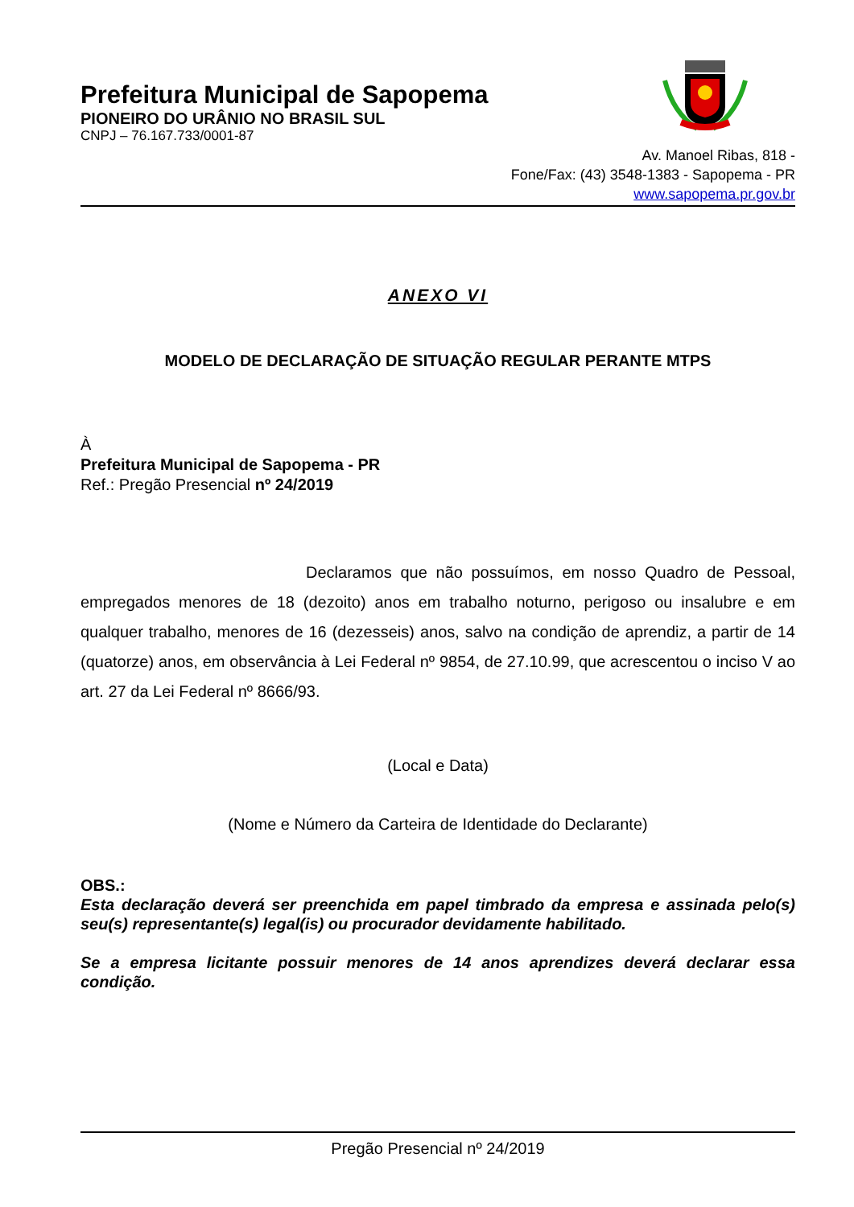Prefeitura Municipal de Sapopema
PIONEIRO DO URÂNIO NO BRASIL SUL
CNPJ – 76.167.733/0001-87
Av. Manoel Ribas, 818 -
Fone/Fax: (43) 3548-1383 - Sapopema - PR
www.sapopema.pr.gov.br
ANEXO VI
MODELO DE DECLARAÇÃO DE SITUAÇÃO REGULAR PERANTE MTPS
À
Prefeitura Municipal de Sapopema - PR
Ref.: Pregão Presencial nº 24/2019
Declaramos que não possuímos, em nosso Quadro de Pessoal, empregados menores de 18 (dezoito) anos em trabalho noturno, perigoso ou insalubre e em qualquer trabalho, menores de 16 (dezesseis) anos, salvo na condição de aprendiz, a partir de 14 (quatorze) anos, em observância à Lei Federal nº 9854, de 27.10.99, que acrescentou o inciso V ao art. 27 da Lei Federal nº 8666/93.
(Local e Data)
(Nome e Número da Carteira de Identidade do Declarante)
OBS.:
Esta declaração deverá ser preenchida em papel timbrado da empresa e assinada pelo(s) seu(s) representante(s) legal(is) ou procurador devidamente habilitado.
Se a empresa licitante possuir menores de 14 anos aprendizes deverá declarar essa condição.
Pregão Presencial nº 24/2019